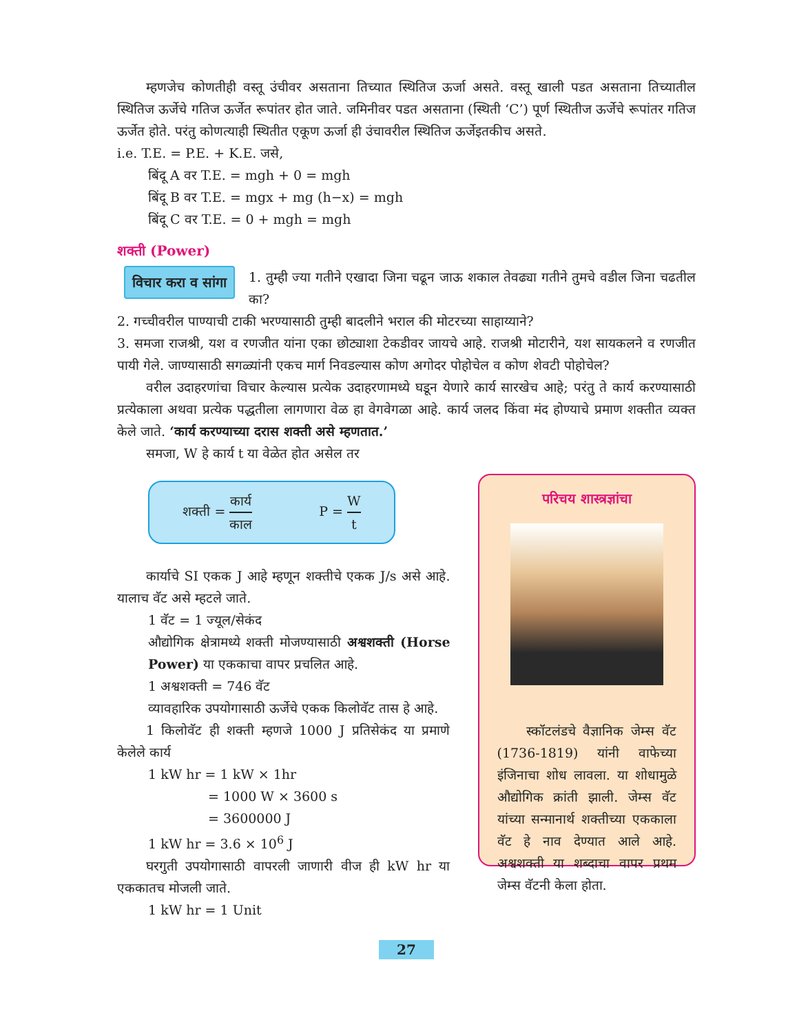म्हणजेच कोणतीही वस्तू उंचीवर असताना तिच्यात स्थितिज ऊर्जा असते. वस्तू खाली पडत असताना तिच्यातील स्थितिज ऊर्जेचे गतिज ऊर्जेत रूपांतर होत जाते. जमिनीवर पडत असताना (स्थिती ‘C’) पूर्ण स्थितीज ऊर्जेचे रूपांतर गतिज ऊर्जेत होते. परंतु कोणत्याही स्थितीत एकूण ऊर्जा ही उंचावरील स्थितिज ऊर्जेइतकीच असते.
i.e. T.E. = P.E. + K.E. जसे,
बिंदू A वर T.E. = mgh + 0 = mgh
बिंदू B वर T.E. = mgx + mg (h−x) = mgh
बिंदू C वर T.E. = 0 + mgh = mgh
शक्ती (Power)
विचार करा व सांगा
1. तुम्ही ज्या गतीने एखादा जिना चढून जाऊ शकाल तेवढ्या गतीने तुमचे वडील जिना चढतील का?
2. गच्चीवरील पाण्याची टाकी भरण्यासाठी तुम्ही बादलीने भराल की मोटरच्या साहाय्याने?
3. समजा राजश्री, यश व रणजीत यांना एका छोट्याशा टेकडीवर जायचे आहे. राजश्री मोटारीने, यश सायकलने व रणजीत पायी गेले. जाण्यासाठी सगळ्यांनी एकच मार्ग निवडल्यास कोण अगोदर पोहोचेल व कोण शेवटी पोहोचेल?
वरील उदाहरणांचा विचार केल्यास प्रत्येक उदाहरणामध्ये घडून येणारे कार्य सारखेच आहे; परंतु ते कार्य करण्यासाठी प्रत्येकाला अथवा प्रत्येक पद्धतीला लागणारा वेळ हा वेगवेगळा आहे. कार्य जलद किंवा मंद होण्याचे प्रमाण शक्तीत व्यक्त केले जाते. ‘कार्य करण्याच्या दरास शक्ती असे म्हणतात.’
समजा, W हे कार्य t या वेळेत होत असेल तर
शक्ती = कार्य काल P = W t
कार्याचे SI एकक J आहे म्हणून शक्तीचे एकक J/s असे आहे. यालाच वॅट असे म्हटले जाते.
1 वॅट = 1 ज्यूल/सेकंद
औद्योगिक क्षेत्रामध्ये शक्ती मोजण्यासाठी अश्वशक्ती (Horse Power) या एककाचा वापर प्रचलित आहे.
1 अश्वशक्ती = 746 वॅट
व्यावहारिक उपयोगासाठी ऊर्जेचे एकक किलोवॅट तास हे आहे.
1 किलोवॅट ही शक्ती म्हणजे 1000 J प्रतिसेकंद या प्रमाणे केलेले कार्य
1 kW hr = 1 kW × 1hr
= 1000 W × 3600 s
= 3600000 J
1 kW hr = 3.6 × 10<sup>6</sup> J
घरगुती उपयोगासाठी वापरली जाणारी वीज ही kW hr या एककातच मोजली जाते.
1 kW hr = 1 Unit
परिचय शास्त्रज्ञांचा
स्कॉटलंडचे वैज्ञानिक जेम्स वॅट (1736-1819) यांनी वाफेच्या इंजिनाचा शोध लावला. या शोधामुळे औद्योगिक क्रांती झाली. जेम्स वॅट यांच्या सन्मानार्थ शक्तीच्या एककाला वॅट हे नाव देण्यात आले आहे. अश्वशक्ती या शब्दाचा वापर प्रथम जेम्स वॅटनी केला होता.
27